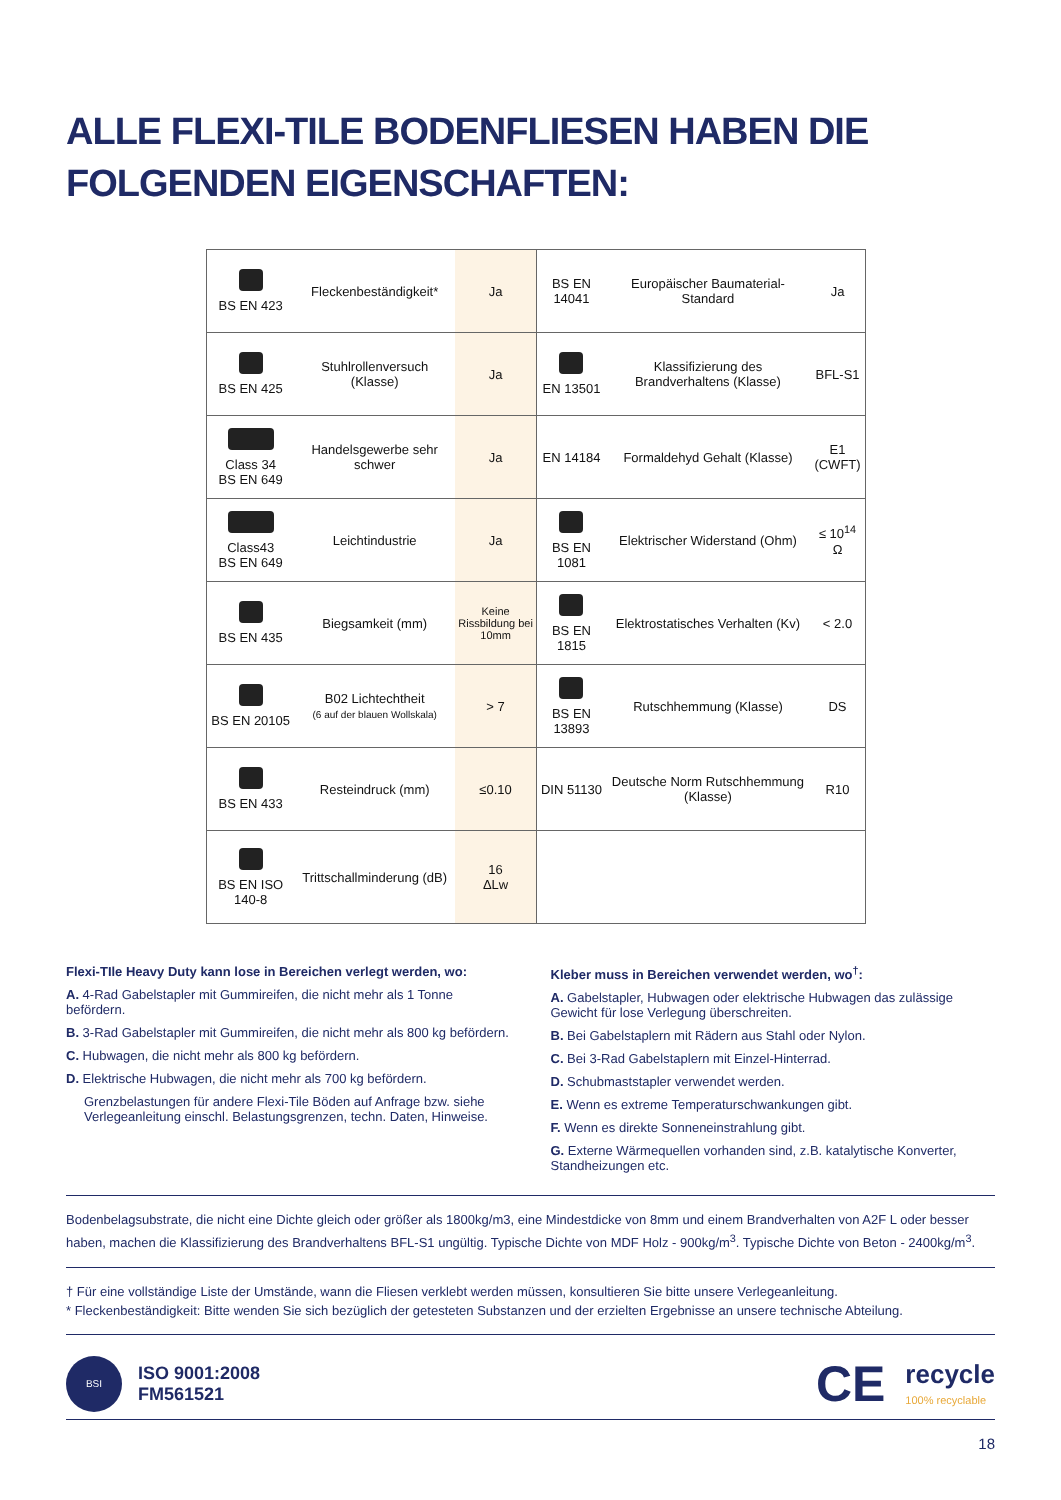ALLE FLEXI-TILE BODENFLIESEN HABEN DIE FOLGENDEN EIGENSCHAFTEN:
| BS EN 423 | Fleckenbeständigkeit* | Ja | BS EN 14041 | Europäischer Baumaterial-Standard | Ja |
| BS EN 425 | Stuhlrollenversuch (Klasse) | Ja | EN 13501 | Klassifizierung des Brandverhaltens (Klasse) | BFL-S1 |
| Class 34 BS EN 649 | Handelsgewerbe sehr schwer | Ja | EN 14184 | Formaldehyd Gehalt (Klasse) | E1 (CWFT) |
| Class43 BS EN 649 | Leichtindustrie | Ja | BS EN 1081 | Elektrischer Widerstand (Ohm) | ≤ 10<sup>14</sup> Ω |
| BS EN 435 | Biegsamkeit (mm) | Keine Rissbildung bei 10mm | BS EN 1815 | Elektrostatisches Verhalten (Kv) | < 2.0 |
| BS EN 20105 | B02 Lichtechtheit (6 auf der blauen Wollskala) | > 7 | BS EN 13893 | Rutschhemmung (Klasse) | DS |
| BS EN 433 | Resteindruck (mm) | ≤0.10 | DIN 51130 | Deutsche Norm Rutschhemmung (Klasse) | R10 |
| BS EN ISO 140-8 | Trittschallminderung (dB) | 16 ΔLw | | | |
Flexi-TIle Heavy Duty kann lose in Bereichen verlegt werden, wo:
A. 4-Rad Gabelstapler mit Gummireifen, die nicht mehr als 1 Tonne befördern.
B. 3-Rad Gabelstapler mit Gummireifen, die nicht mehr als 800 kg befördern.
C. Hubwagen, die nicht mehr als 800 kg befördern.
D. Elektrische Hubwagen, die nicht mehr als 700 kg befördern.
Grenzbelastungen für andere Flexi-Tile Böden auf Anfrage bzw. siehe Verlegeanleitung einschl. Belastungsgrenzen, techn. Daten, Hinweise.
Kleber muss in Bereichen verwendet werden, wo<sup>†</sup>:
A. Gabelstapler, Hubwagen oder elektrische Hubwagen das zulässige Gewicht für lose Verlegung überschreiten.
B. Bei Gabelstaplern mit Rädern aus Stahl oder Nylon.
C. Bei 3-Rad Gabelstaplern mit Einzel-Hinterrad.
D. Schubmaststapler verwendet werden.
E. Wenn es extreme Temperaturschwankungen gibt.
F. Wenn es direkte Sonneneinstrahlung gibt.
G. Externe Wärmequellen vorhanden sind, z.B. katalytische Konverter, Standheizungen etc.
Bodenbelagsubstrate, die nicht eine Dichte gleich oder größer als 1800kg/m3, eine Mindestdicke von 8mm und einem Brandverhalten von A2F L oder besser haben, machen die Klassifizierung des Brandverhaltens BFL-S1 ungültig. Typische Dichte von MDF Holz - 900kg/m<sup>3</sup>. Typische Dichte von Beton - 2400kg/m<sup>3</sup>.
† Für eine vollständige Liste der Umstände, wann die Fliesen verklebt werden müssen, konsultieren Sie bitte unsere Verlegeanleitung.
* Fleckenbeständigkeit: Bitte wenden Sie sich bezüglich der getesteten Substanzen und der erzielten Ergebnisse an unsere technische Abteilung.
BSI
ISO 9001:2008
FM561521
CE
recycle
100% recyclable
18